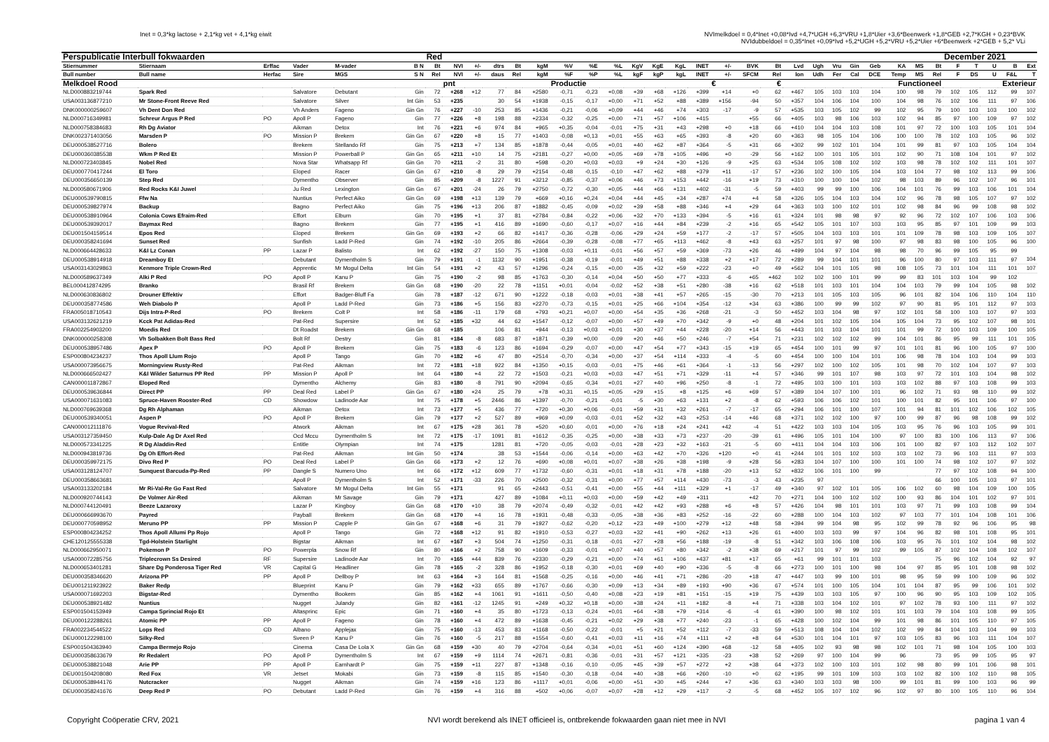Inet = 0,3*kg lactose + 2,1*kg vet + 4,1*kg eiwit
NVImelkdoel = 0,4*Inet +0,08*Ivd +4,7*UGH +6,3*VRU +1,8*Uier +3,6*Beenwerk +1,8*GEB +2,7*KGH + 0,23*BVK
NVIdubbeldoel = 0,35*Inet +0,09*Ivd +5,2*UGH +5,2*VRU +5,2*Uier +6*Beenwerk +2*GEB + 5,2* VLi
| Perspublicatie Interbull fokwaarden | | | | | | Red | | | | | | | | | | | | | | | | | | | | | | | | December 2021 | | | | |
| --- | --- | --- | --- | --- | --- | --- | --- | --- | --- | --- | --- | --- | --- | --- | --- | --- | --- | --- | --- | --- | --- | --- | --- | --- | --- | --- | --- | --- | --- | --- | --- | --- | --- | --- |
| Stiernummer | Stiernaam | Erffac | Vader | M-vader | B N | Bt | NVI | +/- | dtrs | Bt | kgM | %V | %E | %L | KgV | KgE | KgL | INET | +/- | BVK | Bt | Lvd | Ugh | Vru | Gin | Geb | KA | MS | Bt | F | T | U | B | Ext |
| Bull number | Bull name | Herfac | Sire | MGS | S N | Rel | NVI | +/- | daus | Rel | kgM | %F | %P | %L | kgF | kgP | kgL | INET | +/- | SFCM | Rel | lon | Udh | Fer | Cal | DCE | Temp | MS | Rel | F | DS | U | F&L | T |
| Melkdoel Rood | | | | | | | pnt | | | | | Productie | | | | | | | € | | € | | | | | Functioneel | | | | | Exterieur | | | |
| NLD000883219744 | Spark Red | | Salvatore | Debutant | Gin | 72 | +268 | +12 | 77 | 84 | +2580 | -0,71 | -0,23 | +0,08 | +39 | +68 | +126 | +399 | +14 | +0 | 62 | +467 | 105 | 103 | 103 | 104 | 100 | 98 | 79 | 102 | 105 | 112 | 99 | 107 |
| USA003136877210 | Mr Stone-Front Reeve Red | | Salvatore | Silver | Int Gin | 53 | +235 | | 30 | 54 | +1938 | -0,15 | -0,17 | +0,00 | +71 | +52 | +88 | +389 | +156 | -94 | 50 | +357 | 104 | 106 | 104 | 100 | 104 | 98 | 76 | 102 | 106 | 111 | 97 | 106 |
| DNK000000259607 | Vh Dent Don Red | | Vh Anders | Fageno | Gin Gn | 76 | +227 | -10 | 253 | 85 | +1436 | -0,21 | -0,06 | +0,09 | +44 | +46 | +74 | +303 | -17 | -9 | 57 | +535 | 103 | 105 | 102 | 99 | 102 | 95 | 79 | 100 | 103 | 103 | 100 | 102 |
| NLD000716349981 | Schreur Argus P Red | PO | Apoll P | Fageno | Gin | 77 | +226 | +8 | 198 | 88 | +2334 | -0,32 | -0,25 | +0,00 | +71 | +57 | +106 | +415 | | +55 | 66 | +405 | 103 | 98 | 106 | 103 | 102 | 94 | 85 | 97 | 100 | 109 | 97 | 102 |
| NLD000758384683 | Rh Dg Aviator | | Aikman | Detox | Int | 76 | +221 | +6 | 974 | 84 | +965 | +0,35 | -0,04 | -0,01 | +75 | +31 | +43 | +298 | +0 | +18 | 66 | +410 | 104 | 104 | 103 | 108 | 101 | 97 | 72 | 100 | 103 | 105 | 101 | 104 |
| DNK002371403056 | Marsden P | PO | Mission P | Brekem | Gin Gn | 67 | +220 | +8 | 15 | 77 | +1403 | -0,08 | +0,13 | +0,01 | +55 | +63 | +65 | +393 | -8 | +20 | 60 | +363 | 98 | 105 | 104 | 106 | 100 | 100 | 78 | 102 | 103 | 105 | 96 | 102 |
| DEU000538527716 | Bolero | | Brekem | Stellando Rf | Gin | 75 | +213 | +7 | 134 | 85 | +1878 | -0,44 | -0,05 | +0,01 | +40 | +62 | +87 | +364 | -5 | +31 | 66 | +302 | 99 | 102 | 101 | 104 | 101 | 99 | 81 | 97 | 103 | 105 | 104 | 104 |
| DEU000360385538 | Wkm P Red Et | | Mission P | Powerball P | Gin Gn | 65 | +211 | +10 | 14 | 75 | +2181 | -0,27 | +0,00 | +0,05 | +69 | +78 | +105 | +496 | +0 | -29 | 56 | +162 | 100 | 101 | 105 | 101 | 102 | 90 | 71 | 108 | 104 | 101 | 97 | 102 |
| NLD000723403845 | Nobel Red | | Nova Star | Whatsapp Rf | Gin Gn | 70 | +211 | -2 | 31 | 80 | +598 | -0,20 | +0,03 | +0,03 | +9 | +24 | +30 | +126 | -9 | +25 | 63 | +534 | 105 | 108 | 102 | 102 | 103 | 98 | 78 | 102 | 102 | 111 | 101 | 107 |
| DEU000770417244 | El Toro | | Eloped | Racer | Gin Gn | 67 | +210 | -8 | 29 | 79 | +2154 | -0,48 | -0,15 | -0,10 | +47 | +62 | +88 | +379 | +11 | -17 | 57 | +236 | 102 | 100 | 105 | 104 | 103 | 104 | 77 | 98 | 102 | 113 | 99 | 106 |
| DEU000356650139 | Step Red | | Dymentho | Observer | Gin | 85 | +209 | -8 | 1227 | 91 | +3212 | -0,85 | -0,37 | +0,06 | +46 | +73 | +153 | +442 | -16 | +19 | 73 | +310 | 100 | 100 | 104 | 102 | 98 | 103 | 89 | 96 | 102 | 107 | 96 | 101 |
| NLD000580671906 | Red Rocks K&I Juwel | | Ju Red | Lexington | Gin Gn | 67 | +201 | -24 | 26 | 79 | +2750 | -0,72 | -0,30 | +0,05 | +44 | +66 | +131 | +402 | -31 | -5 | 59 | +403 | 99 | 99 | 100 | 106 | 104 | 101 | 76 | 99 | 103 | 106 | 101 | 104 |
| DEU000539790815 | Ffw Na | | Nuntius | Perfect Aiko | Gin Gn | 69 | +198 | +13 | 139 | 79 | +669 | +0,16 | +0,24 | +0,04 | +44 | +45 | +34 | +287 | +74 | +4 | 58 | +326 | 105 | 104 | 103 | 104 | 102 | 96 | 78 | 98 | 105 | 107 | 97 | 102 |
| DEU000539827974 | Backup | | Bagno | Perfect Aiko | Gin | 75 | +196 | +13 | 206 | 87 | +1882 | -0,45 | -0,09 | +0,02 | +39 | +58 | +88 | +346 | +4 | +29 | 64 | +363 | 103 | 100 | 102 | 101 | 102 | 98 | 84 | 96 | 99 | 108 | 98 | 102 |
| DEU000538910964 | Colonia Cows Efraim-Red | | Effort | Elburn | Gin | 70 | +195 | +1 | 37 | 81 | +2784 | -0,84 | -0,22 | +0,06 | +32 | +70 | +133 | +394 | -5 | +16 | 61 | +324 | 101 | 98 | 98 | 97 | 92 | 96 | 72 | 102 | 107 | 106 | 103 | 106 |
| DEU000539392017 | Baymax Red | | Bagno | Brekem | Gin | 77 | +195 | +1 | 416 | 89 | +1690 | -0,60 | -0,17 | +0,07 | +16 | +44 | +84 | +239 | -2 | +16 | 65 | +542 | 105 | 101 | 107 | 103 | 103 | 95 | 85 | 97 | 101 | 109 | 99 | 103 |
| DEU001504159514 | Epos Red | | Eloped | Brekem | Gin Gn | 69 | +193 | +2 | 66 | 82 | +1417 | -0,36 | -0,28 | -0,06 | +29 | +24 | +59 | +177 | -2 | -17 | 57 | +505 | 104 | 103 | 103 | 101 | 101 | 109 | 78 | 98 | 103 | 109 | 105 | 107 |
| DEU000358241694 | Sunset Red | | Sunfish | Ladd P-Red | Gin | 74 | +192 | -10 | 205 | 86 | +2664 | -0,39 | -0,28 | -0,08 | +77 | +65 | +113 | +462 | -8 | +43 | 63 | +257 | 101 | 97 | 98 | 100 | 97 | 98 | 83 | 98 | 100 | 105 | 96 | 100 |
| NLD000664428633 | K&I Lz Conan | PP | Lazar P | Balisto | Int | 62 | +192 | -27 | 150 | 75 | +1308 | -0,03 | +0,11 | -0,01 | +56 | +57 | +59 | +369 | -73 | +26 | 46 | +499 | 104 | 97 | 104 | 98 | 98 | 70 | 96 | 99 | 105 | 95 | 99 | |
| DEU000538914918 | Dreamboy Et | | Debutant | Dymentholm S | Gin | 79 | +191 | -1 | 1132 | 90 | +1951 | -0,38 | -0,19 | -0,01 | +49 | +51 | +88 | +338 | +2 | +17 | 72 | +289 | 99 | 104 | 101 | 101 | 96 | 100 | 80 | 97 | 103 | 111 | 97 | 104 |
| USA003143029863 | Kenmore Triple Crown-Red | | Apprentic | Mr Mogul Delta | Int Gin | 54 | +191 | +2 | 43 | 57 | +1296 | -0,24 | -0,15 | +0,00 | +35 | +32 | +59 | +222 | -23 | +0 | 49 | +562 | 104 | 101 | 105 | 98 | 108 | 105 | 73 | 101 | 104 | 111 | 101 | 107 |
| NLD000589637349 | Alki P Red | PO | Apoll P | Kanu P | Gin | 75 | +190 | -2 | 98 | 85 | +1763 | -0,30 | -0,14 | +0,04 | +50 | +50 | +77 | +333 | -6 | +65 | +462 | 102 | 102 | 100 | 101 | 99 | 99 | 83 | 101 | 103 | 104 | 99 | 102 | |
| BEL000412874295 | Branko | | Brasil Rf | Brekem | Gin Gn | 68 | +190 | -20 | 22 | 78 | +1151 | +0,01 | -0,04 | -0,02 | +52 | +38 | +51 | +280 | -38 | +16 | 62 | +518 | 101 | 103 | 101 | 104 | 104 | 103 | 79 | 99 | 104 | 105 | 98 | 102 |
| NLD000630836802 | Drouner Effektiv | | Effort | Badger-Bluff Fa | Gin | 78 | +187 | -12 | 671 | 90 | +1222 | -0,18 | -0,03 | +0,01 | +38 | +41 | +57 | +265 | -15 | -30 | 70 | +213 | 101 | 105 | 103 | 105 | 96 | 101 | 82 | 104 | 106 | 110 | 104 | 110 |
| DEU000358774586 | Weh Diabolo P | | Apoll P | Ladd P-Red | Gin | 73 | +186 | +5 | 156 | 83 | +2270 | -0,73 | -0,15 | +0,01 | +25 | +66 | +104 | +354 | -12 | +34 | 63 | +386 | 100 | 99 | 99 | 102 | 97 | 90 | 81 | 95 | 101 | 112 | 97 | 103 |
| FRA005018710543 | Dijs Intra-P-Red | PO | Brekem | Colt P | Int | 58 | +186 | -11 | 179 | 68 | +793 | +0,21 | +0,07 | +0,00 | +54 | +35 | +36 | +268 | -21 | -3 | 50 | +452 | 103 | 104 | 98 | 97 | 102 | 101 | 58 | 100 | 103 | 107 | 97 | 103 |
| USA003132621219 | Kcck Pat Adidas-Red | | Pat-Red | Supersire | Int | 52 | +185 | +32 | 44 | 62 | +1547 | -0,12 | -0,07 | +0,00 | +57 | +49 | +70 | +342 | -9 | +0 | 48 | +204 | 101 | 102 | 105 | 104 | 105 | 104 | 73 | 95 | 102 | 107 | 98 | 101 |
| FRA002254903200 | Moedis Red | | Dt Roadst | Brekem | Gin Gn | 68 | +185 | | 106 | 81 | +944 | -0,13 | +0,03 | +0,01 | +30 | +37 | +44 | +228 | -20 | +14 | 56 | +443 | 101 | 103 | 104 | 101 | 101 | 99 | 72 | 100 | 103 | 109 | 100 | 105 |
| DNK000000258308 | Vh Solbakken Bolt Bass Red | | Bolt Rf | Destry | Gin | 81 | +184 | -8 | 683 | 87 | +1871 | -0,39 | +0,00 | -0,09 | +20 | +46 | +50 | +246 | -7 | +54 | 71 | +231 | 102 | 102 | 102 | 99 | 104 | 101 | 86 | 95 | 99 | 111 | 101 | 105 |
| DEU000538957486 | Apex P | PO | Apoll P | Brekem | Gin | 75 | +183 | -6 | 123 | 86 | +1694 | -0,29 | -0,07 | +0,00 | +47 | +54 | +77 | +343 | -15 | +19 | 65 | +454 | 100 | 101 | 99 | 97 | 101 | 101 | 81 | 96 | 100 | 105 | 97 | 100 |
| ESP000804234237 | Thos Apoll Llum Rojo | | Apoll P | Tango | Gin | 70 | +182 | +6 | 47 | 80 | +2514 | -0,70 | -0,34 | +0,00 | +37 | +54 | +114 | +333 | -4 | -5 | 60 | +454 | 100 | 100 | 104 | 101 | 106 | 98 | 78 | 104 | 103 | 104 | 99 | 103 |
| USA000073956675 | Morningview Rusty-Red | | Pat-Red | Aikman | Int | 72 | +181 | +18 | 922 | 84 | +1350 | +0,15 | -0,03 | -0,01 | +75 | +46 | +61 | +364 | -1 | -13 | 56 | +297 | 102 | 100 | 102 | 105 | 101 | 98 | 70 | 102 | 104 | 107 | 97 | 103 |
| NLD000666502427 | K&I Wilder Saturnus PP Red | PP | Mission P | Apoll P | Int | 64 | +180 | +4 | 22 | 72 | +1503 | -0,21 | +0,03 | +0,03 | +47 | +51 | +71 | +329 | -11 | +4 | 57 | +346 | 99 | 101 | 107 | 98 | 103 | 97 | 72 | 101 | 103 | 104 | 98 | 102 |
| CAN000011872867 | Eloped Red | | Dymentho | Alchemy | Gin | 83 | +180 | -8 | 791 | 90 | +2094 | -0,65 | -0,34 | +0,01 | +27 | +40 | +96 | +250 | -8 | -1 | 72 | +495 | 103 | 100 | 101 | 103 | 103 | 102 | 88 | 97 | 103 | 108 | 99 | 103 |
| DEU000539636844 | Direct PP | PP | Deal Red | Label P | Gin Gn | 67 | +180 | +24 | 25 | 79 | +78 | +0,31 | +0,15 | +0,05 | +29 | +15 | +8 | +125 | +6 | +69 | 57 | +389 | 104 | 107 | 100 | 101 | 96 | 102 | 71 | 93 | 98 | 110 | 99 | 102 |
| USA000071631083 | Spruce-Haven Rooster-Red | CD | Showdow | Ladinode Aar | Int | 75 | +178 | +5 | 2446 | 86 | +1397 | -0,70 | -0,21 | -0,01 | -5 | +30 | +63 | +131 | +2 | -8 | 62 | +593 | 106 | 106 | 102 | 101 | 100 | 101 | 82 | 95 | 101 | 106 | 97 | 100 |
| NLD000769639368 | Dg Rh Alphaman | | Aikman | Detox | Int | 73 | +177 | +5 | 436 | 77 | +720 | +0,30 | +0,06 | -0,01 | +59 | +31 | +32 | +261 | -7 | -17 | 65 | +294 | 106 | 101 | 100 | 107 | 101 | 94 | 81 | 101 | 102 | 106 | 102 | 105 |
| DEU000539340051 | Aspen P | PO | Apoll P | Brekem | Gin | 79 | +177 | +2 | 527 | 89 | +969 | +0,09 | -0,03 | -0,01 | +52 | +32 | +43 | +253 | -14 | +46 | 68 | +371 | 102 | 102 | 100 | 97 | 100 | 99 | 87 | 96 | 98 | 108 | 99 | 102 |
| CAN000012111876 | Vogue Revival-Red | | Atwork | Aikman | Int | 67 | +175 | +28 | 361 | 78 | +520 | +0,60 | -0,01 | +0,00 | +76 | +18 | +24 | +241 | +42 | -4 | 51 | +422 | 103 | 103 | 104 | 105 | 103 | 95 | 76 | 96 | 103 | 105 | 99 | 101 |
| USA003127359450 | Kulp-Dale Ag Dr Axel Red | | Ocd Mccu | Dymentholm S | Int | 72 | +175 | -17 | 1091 | 81 | +1612 | -0,35 | -0,25 | +0,00 | +38 | +33 | +73 | +237 | -20 | -39 | 61 | +496 | 105 | 101 | 104 | 100 | 97 | 100 | 83 | 100 | 106 | 113 | 97 | 106 |
| NLD000573341225 | R Dg Aladdin-Red | | Entitle | Olympian | Int | 74 | +175 | | 1281 | 81 | +720 | -0,05 | -0,03 | -0,01 | +28 | +23 | +32 | +163 | -21 | -5 | 60 | +411 | 104 | 104 | 103 | 106 | 101 | 100 | 82 | 97 | 103 | 112 | 102 | 107 |
| NLD000943819736 | Dg Oh Effort-Red | | Pat-Red | Aikman | Int Gin | 50 | +174 | | 38 | 53 | +1544 | -0,06 | -0,14 | +0,00 | +63 | +42 | +70 | +326 | +120 | +0 | 41 | +244 | 101 | 101 | 102 | 103 | 103 | 102 | 73 | 96 | 103 | 111 | 97 | 103 |
| DEU000359972175 | Divo Red P | PO | Deal Red | Label P | Gin Gn | 66 | +173 | +2 | 12 | 76 | +690 | +0,08 | +0,01 | +0,07 | +38 | +26 | +38 | +198 | -9 | +28 | 56 | +283 | 104 | 107 | 100 | 100 | 101 | 100 | 74 | 98 | 102 | 107 | 97 | 102 |
| USA003128124707 | Sunquest Barcuda-Pp-Red | PP | Dangle S | Numero Uno | Int | 66 | +172 | +12 | 609 | 77 | +1732 | -0,60 | -0,31 | +0,01 | +18 | +31 | +78 | +188 | -20 | +13 | 52 | +832 | 106 | 101 | 100 | 99 | | | 77 | 97 | 102 | 108 | 94 | 100 |
| DEU000358663681 | | | Apoll P | Dymentholm S | Int | 52 | +171 | -33 | 226 | 70 | +2500 | -0,32 | -0,31 | +0,00 | +77 | +57 | +114 | +430 | -73 | -3 | 43 | +235 | 97 | | | | | | 66 | 100 | 105 | 103 | 97 | 101 |
| USA003133202184 | Mr Ri-Val-Re Go Fast Red | | Salvatore | Mr Mogul Delta | Int Gin | 55 | +171 | | 91 | 65 | +2443 | -0,51 | -0,41 | +0,00 | +55 | +44 | +111 | +329 | +1 | -17 | 49 | +340 | 97 | 102 | 101 | 105 | 106 | 102 | 60 | 98 | 104 | 109 | 100 | 105 |
| NLD000920744143 | De Volmer Air-Red | | Aikman | Mr Savage | Gin | 79 | +171 | | 427 | 89 | +1084 | +0,11 | +0,03 | +0,00 | +59 | +42 | +49 | +311 | | +42 | 70 | +271 | 104 | 100 | 102 | 102 | 100 | 93 | 86 | 104 | 101 | 102 | 97 | 101 |
| NLD000744120491 | Beeze Lazaroxy | | Lazar P | Kingboy | Gin Gn | 68 | +170 | +10 | 38 | 79 | +2074 | -0,49 | -0,32 | -0,01 | +42 | +42 | +93 | +288 | +6 | +8 | 57 | +426 | 104 | 98 | 101 | 101 | 103 | 97 | 71 | 99 | 103 | 108 | 99 | 104 |
| DEU000666993670 | Payred | | Payball | Brekem | Gin Gn | 68 | +170 | +4 | 16 | 78 | +1931 | -0,48 | -0,33 | -0,05 | +38 | +36 | +83 | +252 | -16 | -22 | 60 | +288 | 100 | 104 | 103 | 102 | 97 | 103 | 77 | 101 | 104 | 108 | 101 | 106 |
| DEU000770598952 | Meruno PP | PP | Mission P | Capple P | Gin Gn | 67 | +168 | +6 | 31 | 79 | +1927 | -0,62 | -0,20 | +0,12 | +23 | +49 | +100 | +279 | +12 | +48 | 58 | +394 | 99 | 104 | 98 | 95 | 102 | 99 | 78 | 92 | 96 | 106 | 95 | 98 |
| ESP000804234252 | Thos Apoll Allumi Pp Rojo | | Apoll P | Tango | Gin | 72 | +168 | +12 | 91 | 82 | +1910 | -0,53 | -0,27 | +0,03 | +32 | +41 | +90 | +262 | +13 | +26 | 61 | +400 | 103 | 103 | 99 | 97 | 104 | 96 | 82 | 98 | 101 | 108 | 95 | 101 |
| CHE120125555338 | Tgd-Holstein Starlight | | Bigstar | Aikman | Int | 67 | +167 | +3 | 504 | 74 | +1250 | -0,31 | -0,18 | -0,01 | +27 | +28 | +56 | +188 | -19 | -8 | 51 | +342 | 103 | 106 | 108 | 106 | 103 | 95 | 76 | 101 | 102 | 104 | 98 | 102 |
| NLD000662950071 | Pokemon P | PO | Powerpla | Snow Rf | Gin | 80 | +166 | +2 | 758 | 90 | +1609 | -0,33 | -0,01 | +0,07 | +40 | +57 | +80 | +342 | -2 | +38 | 69 | +217 | 101 | 97 | 99 | 102 | 99 | 105 | 87 | 102 | 104 | 108 | 102 | 107 |
| USA000072285756 | Triplecrown Ss Desired | RF | Supersire | Ladinode Aar | Int | 70 | +165 | +44 | 839 | 76 | +2330 | -0,29 | -0,21 | +0,00 | +74 | +61 | +106 | +437 | +81 | +17 | 65 | +61 | 99 | 101 | 101 | 103 | | | 75 | 96 | 102 | 104 | 92 | 97 |
| NLD000653401281 | Share Dg Ponderosa Tiger Red | VR | Capital G | Headliner | Gin | 78 | +165 | -2 | 328 | 86 | +1952 | -0,18 | -0,30 | +0,01 | +69 | +40 | +90 | +336 | -5 | -8 | 66 | +273 | 100 | 101 | 100 | 98 | 104 | 97 | 85 | 95 | 101 | 108 | 98 | 102 |
| DEU000358346620 | Arizona PP | PP | Apoll P | Dellboy P | Int | 63 | +164 | +3 | 164 | 81 | +1568 | -0,25 | -0,16 | +0,00 | +46 | +41 | +71 | +286 | -20 | +18 | 47 | +447 | 103 | 99 | 100 | 101 | 98 | 95 | 59 | 99 | 100 | 109 | 96 | 102 |
| DEU001211923922 | Baker Redp | | Blueprint | Kanu P | Gin | 79 | +162 | +33 | 655 | 89 | +1767 | -0,66 | -0,30 | +0,09 | +13 | +34 | +89 | +193 | +90 | +36 | 67 | +574 | 101 | 100 | 105 | 104 | 101 | 104 | 87 | 95 | 99 | 106 | 101 | 102 |
| USA000071692203 | Bigstar-Red | | Dymentho | Bookem | Gin | 85 | +162 | +4 | 1061 | 91 | +1611 | -0,50 | -0,40 | +0,08 | +23 | +19 | +81 | +151 | -15 | +19 | 75 | +439 | 103 | 103 | 105 | 97 | 100 | 96 | 90 | 95 | 103 | 109 | 102 | 105 |
| DEU000538921482 | Nuntius | | Nugget | Julandy | Gin | 82 | +161 | -12 | 1245 | 91 | +249 | +0,32 | +0,18 | +0,00 | +38 | +24 | +11 | +182 | -8 | +4 | 71 | +338 | 103 | 104 | 102 | 101 | 97 | 102 | 78 | 93 | 100 | 111 | 97 | 102 |
| ESP001504153949 | Campa Sprincial Rojo Et | | Altasprinc | Epic | Gin | 71 | +160 | +4 | 35 | 80 | +1723 | -0,13 | -0,24 | +0,01 | +64 | +38 | +79 | +314 | -6 | -4 | 61 | +390 | 100 | 98 | 102 | 101 | 101 | 103 | 79 | 104 | 103 | 108 | 99 | 105 |
| DEU000122288261 | Atomic PP | PP | Apoll P | Fageno | Gin | 78 | +160 | +4 | 472 | 89 | +1638 | -0,45 | -0,21 | +0,02 | +29 | +38 | +77 | +240 | -23 | -1 | 65 | +428 | 100 | 102 | 104 | 99 | 101 | 98 | 86 | 101 | 105 | 110 | 97 | 105 |
| FRA002234544522 | Lops Red | CD | Albano | Applejax | Gin | 75 | +160 | -13 | 453 | 83 | +1168 | -0,50 | -0,22 | -0,01 | +5 | +21 | +52 | +112 | -7 | -33 | 59 | +513 | 108 | 104 | 104 | 102 | 102 | 99 | 84 | 104 | 103 | 104 | 99 | 103 |
| DEU000122298100 | Silky-Red | | Sveen P | Kanu P | Gin | 76 | +160 | -5 | 217 | 88 | +1554 | -0,60 | -0,41 | +0,03 | +11 | +16 | +74 | +111 | +2 | +8 | 64 | +530 | 101 | 104 | 101 | 97 | 103 | 105 | 83 | 96 | 103 | 111 | 104 | 107 |
| ESP001504363940 | Campa Bermejo Rojo | | Cinema | Casa De Lola X | Gin Gn | 68 | +159 | +30 | 40 | 79 | +2704 | -0,64 | -0,34 | +0,01 | +51 | +60 | +124 | +390 | +68 | -12 | 58 | +405 | 102 | 93 | 98 | 98 | 102 | 101 | 71 | 98 | 104 | 105 | 100 | 103 |
| DEU000358633679 | Rr Redalert | PO | Apoll P | Dymentholm S | Int | 67 | +159 | +9 | 1114 | 74 | +2671 | -0,81 | -0,36 | -0,01 | +31 | +57 | +121 | +335 | -23 | +38 | 52 | +269 | 97 | 100 | 104 | 99 | 96 | | 73 | 95 | 99 | 105 | 95 | 97 |
| DEU000538821048 | Arie PP | PP | Apoll P | Earnhardt P | Gin | 75 | +159 | +11 | 227 | 87 | +1348 | -0,16 | -0,10 | -0,05 | +45 | +39 | +57 | +272 | +2 | +38 | 64 | +373 | 102 | 100 | 103 | 101 | 102 | 98 | 80 | 99 | 101 | 106 | 98 | 101 |
| DEU001504208080 | Red Fox | VR | Jetset | Mokabi | Gin | 73 | +159 | -8 | 115 | 85 | +1540 | -0,30 | -0,18 | -0,04 | +40 | +38 | +66 | +260 | -10 | +0 | 62 | +195 | 99 | 101 | 109 | 103 | 103 | 102 | 82 | 100 | 102 | 110 | 98 | 105 |
| DEU000538944176 | Nutcracker | | Nugget | Aikman | Gin | 74 | +159 | +16 | 123 | 86 | +1117 | +0,01 | -0,06 | +0,00 | +51 | +30 | +45 | +244 | +7 | +36 | 63 | +340 | 103 | 103 | 98 | 100 | 99 | 101 | 81 | 99 | 100 | 103 | 96 | 99 |
| DEU000358241676 | Deep Red P | PO | Debutant | Ladd P-Red | Gin | 76 | +159 | +4 | 316 | 88 | +502 | +0,06 | -0,07 | +0,07 | +28 | +12 | +29 | +117 | -2 | -5 | 68 | +452 | 105 | 107 | 102 | 96 | 102 | 97 | 80 | 100 | 105 | 110 | 96 | 104 |
Copyright Coöperatie CRV, 2021 NVI wordt berekend als INET officieel is, ontbrekende fokwaarden gaan niet mee in NVI
pagina 1 van 4